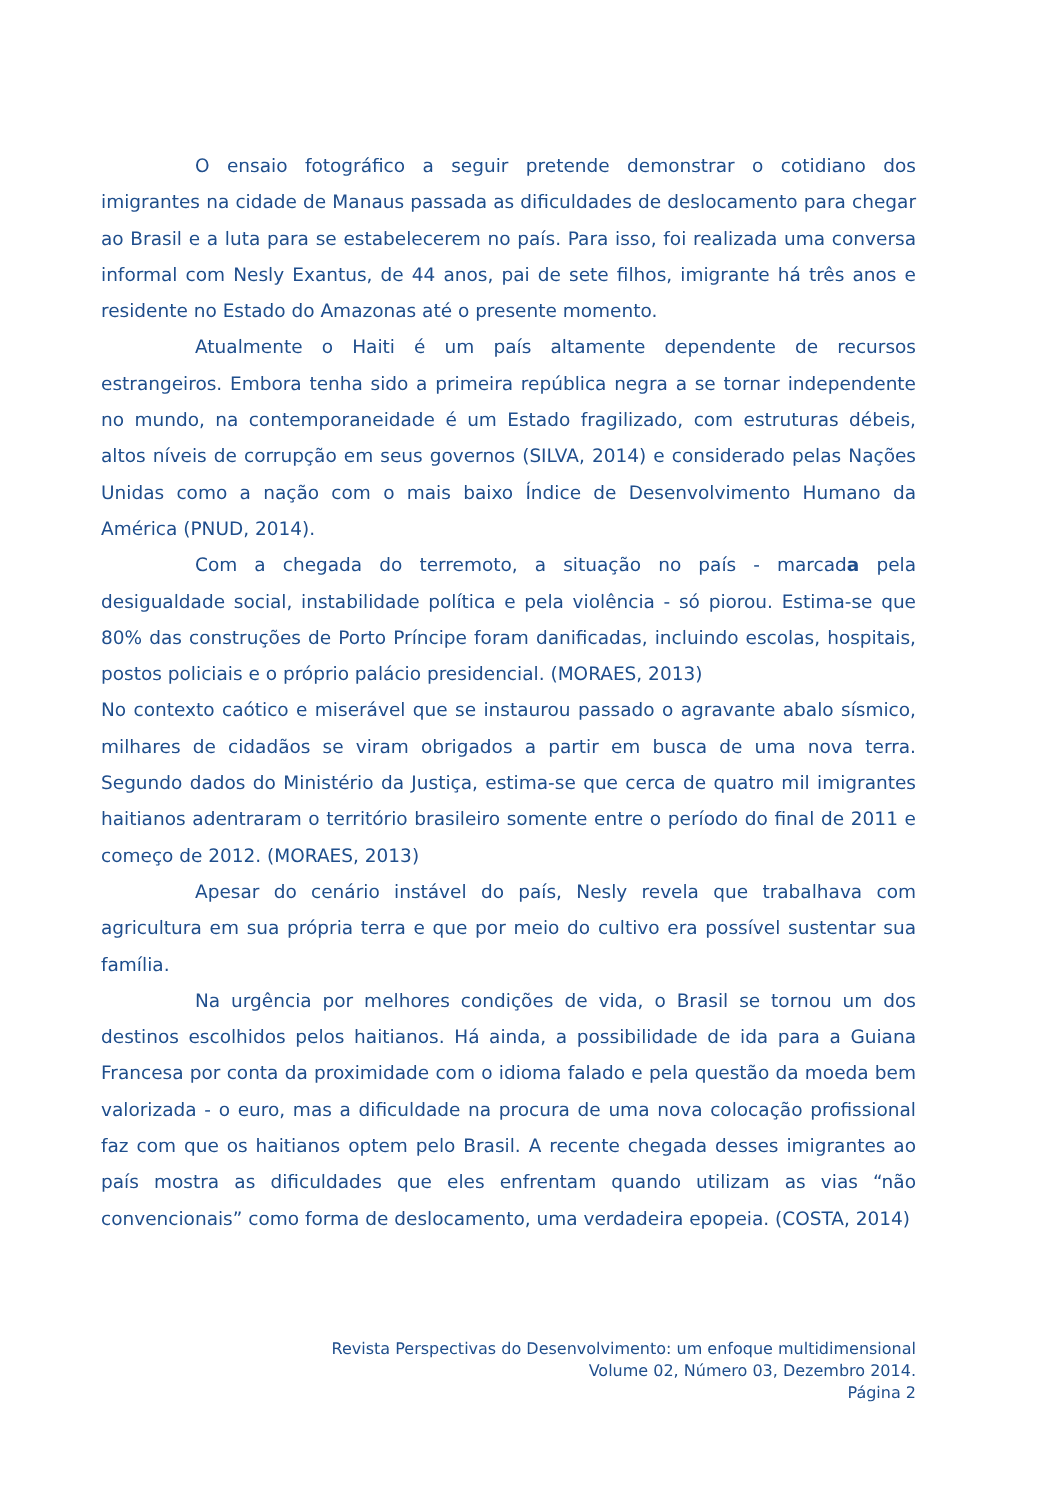O ensaio fotográfico a seguir pretende demonstrar o cotidiano dos imigrantes na cidade de Manaus passada as dificuldades de deslocamento para chegar ao Brasil e a luta para se estabelecerem no país. Para isso, foi realizada uma conversa informal com Nesly Exantus, de 44 anos, pai de sete filhos, imigrante há três anos e residente no Estado do Amazonas até o presente momento.
Atualmente o Haiti é um país altamente dependente de recursos estrangeiros. Embora tenha sido a primeira república negra a se tornar independente no mundo, na contemporaneidade é um Estado fragilizado, com estruturas débeis, altos níveis de corrupção em seus governos (SILVA, 2014) e considerado pelas Nações Unidas como a nação com o mais baixo Índice de Desenvolvimento Humano da América (PNUD, 2014).
Com a chegada do terremoto, a situação no país - marcada pela desigualdade social, instabilidade política e pela violência - só piorou. Estima-se que 80% das construções de Porto Príncipe foram danificadas, incluindo escolas, hospitais, postos policiais e o próprio palácio presidencial. (MORAES, 2013)
No contexto caótico e miserável que se instaurou passado o agravante abalo sísmico, milhares de cidadãos se viram obrigados a partir em busca de uma nova terra. Segundo dados do Ministério da Justiça, estima-se que cerca de quatro mil imigrantes haitianos adentraram o território brasileiro somente entre o período do final de 2011 e começo de 2012. (MORAES, 2013)
Apesar do cenário instável do país, Nesly revela que trabalhava com agricultura em sua própria terra e que por meio do cultivo era possível sustentar sua família.
Na urgência por melhores condições de vida, o Brasil se tornou um dos destinos escolhidos pelos haitianos. Há ainda, a possibilidade de ida para a Guiana Francesa por conta da proximidade com o idioma falado e pela questão da moeda bem valorizada - o euro, mas a dificuldade na procura de uma nova colocação profissional faz com que os haitianos optem pelo Brasil. A recente chegada desses imigrantes ao país mostra as dificuldades que eles enfrentam quando utilizam as vias “não convencionais” como forma de deslocamento, uma verdadeira epopeia. (COSTA, 2014)
Revista Perspectivas do Desenvolvimento: um enfoque multidimensional
Volume 02, Número 03, Dezembro 2014.
Página 2